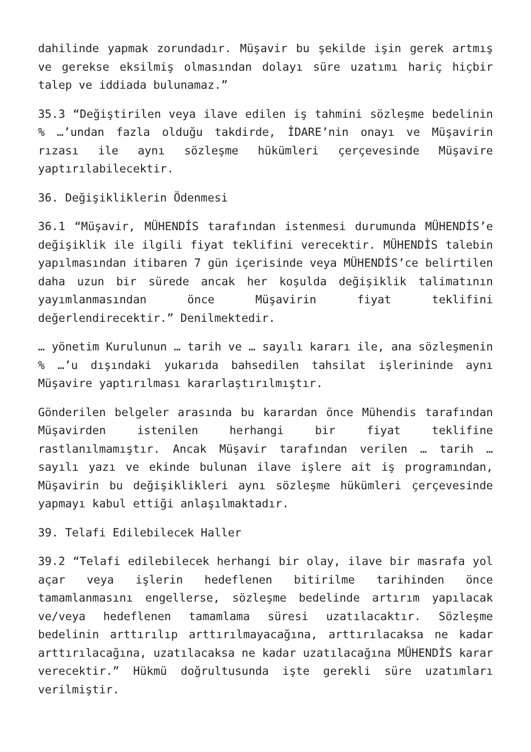dahilinde yapmak zorundadır. Müşavir bu şekilde işin gerek artmış ve gerekse eksilmiş olmasından dolayı süre uzatımı hariç hiçbir talep ve iddiada bulunamaz.”
35.3 “Değiştirilen veya ilave edilen iş tahmini sözleşme bedelinin % …’undan fazla olduğu takdirde, İDARE’nin onayı ve Müşavirin rızası ile aynı sözleşme hükümleri çerçevesinde Müşavire yaptırılabilecektir.
36. Değişikliklerin Ödenmesi
36.1 “Müşavir, MÜHENDİS tarafından istenmesi durumunda MÜHENDİS’e değişiklik ile ilgili fiyat teklifini verecektir. MÜHENDİS talebin yapılmasından itibaren 7 gün içerisinde veya MÜHENDİS’ce belirtilen daha uzun bir sürede ancak her koşulda değişiklik talimatının yayımlanmasından önce Müşavirin fiyat teklifini değerlendirecektir.” Denilmektedir.
… yönetim Kurulunun … tarih ve … sayılı kararı ile, ana sözleşmenin % …’u dışındaki yukarıda bahsedilen tahsilat işlerininde aynı Müşavire yaptırılması kararlaştırılmıştır.
Gönderilen belgeler arasında bu karardan önce Mühendis tarafından Müşavirden istenilen herhangi bir fiyat teklifine rastlanılmamıştır. Ancak Müşavir tarafından verilen … tarih … sayılı yazı ve ekinde bulunan ilave işlere ait iş programından, Müşavirin bu değişiklikleri aynı sözleşme hükümleri çerçevesinde yapmayı kabul ettiği anlaşılmaktadır.
39. Telafi Edilebilecek Haller
39.2 “Telafi edilebilecek herhangi bir olay, ilave bir masrafa yol açar veya işlerin hedeflenen bitirilme tarihinden önce tamamlanmasını engellerse, sözleşme bedelinde artırım yapılacak ve/veya hedeflenen tamamlama süresi uzatılacaktır. Sözleşme bedelinin arttırılıp arttırılmayacağına, arttırılacaksa ne kadar arttırılacağına, uzatılacaksa ne kadar uzatılacağına MÜHENDİS karar verecektir.” Hükmü doğrultusunda işte gerekli süre uzatımları verilmiştir.